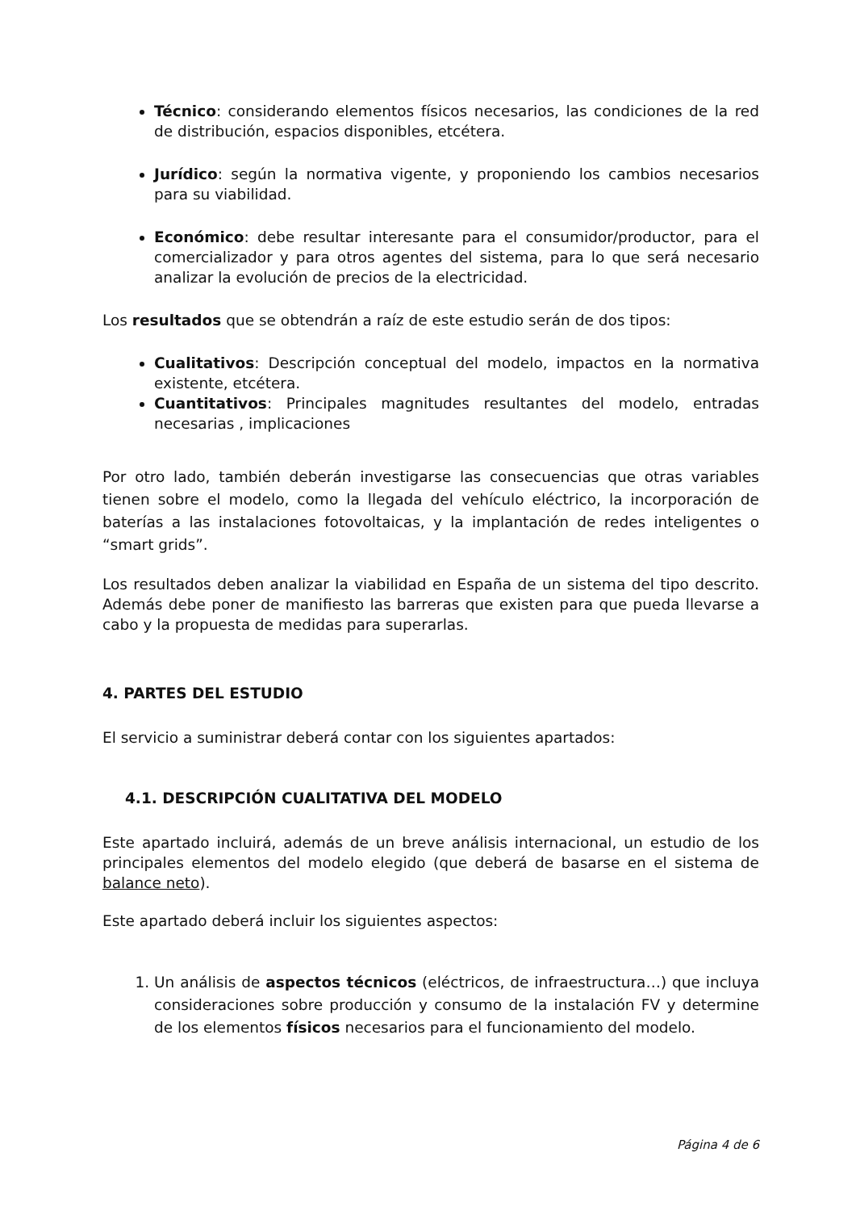Técnico: considerando elementos físicos necesarios, las condiciones de la red de distribución, espacios disponibles, etcétera.
Jurídico: según la normativa vigente, y proponiendo los cambios necesarios para su viabilidad.
Económico: debe resultar interesante para el consumidor/productor, para el comercializador y para otros agentes del sistema, para lo que será necesario analizar la evolución de precios de la electricidad.
Los resultados que se obtendrán a raíz de este estudio serán de dos tipos:
Cualitativos: Descripción conceptual del modelo, impactos en la normativa existente, etcétera.
Cuantitativos: Principales magnitudes resultantes del modelo, entradas necesarias , implicaciones
Por otro lado, también deberán investigarse las consecuencias que otras variables tienen sobre el modelo, como la llegada del vehículo eléctrico, la incorporación de baterías a las instalaciones fotovoltaicas, y la implantación de redes inteligentes o “smart grids”.
Los resultados deben analizar la viabilidad en España de un sistema del tipo descrito. Además debe poner de manifiesto las barreras que existen para que pueda llevarse a cabo y la propuesta de medidas para superarlas.
4. PARTES DEL ESTUDIO
El servicio a suministrar deberá contar con los siguientes apartados:
4.1. DESCRIPCIÓN CUALITATIVA DEL MODELO
Este apartado incluirá, además de un breve análisis internacional, un estudio de los principales elementos del modelo elegido (que deberá de basarse en el sistema de balance neto).
Este apartado deberá incluir los siguientes aspectos:
1. Un análisis de aspectos técnicos (eléctricos, de infraestructura…) que incluya consideraciones sobre producción y consumo de la instalación FV y determine de los elementos físicos necesarios para el funcionamiento del modelo.
Página 4 de 6